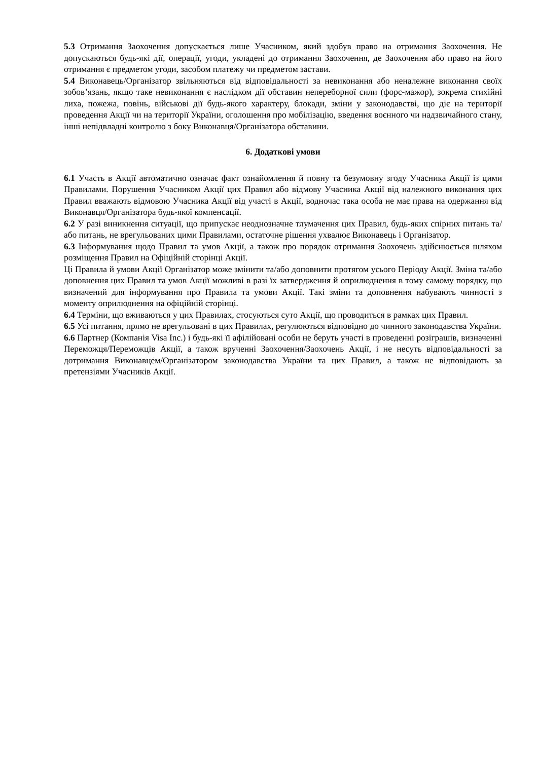5.3 Отримання Заохочення допускається лише Учасником, який здобув право на отримання Заохочення. Не допускаються будь-які дії, операції, угоди, укладені до отримання Заохочення, де Заохочення або право на його отримання є предметом угоди, засобом платежу чи предметом застави.
5.4 Виконавець/Організатор звільняються від відповідальності за невиконання або неналежне виконання своїх зобов’язань, якщо таке невиконання є наслідком дії обставин непереборної сили (форс-мажор), зокрема стихійні лиха, пожежа, повінь, військові дії будь-якого характеру, блокади, зміни у законодавстві, що діє на території проведення Акції чи на території України, оголошення про мобілізацію, введення воєнного чи надзвичайного стану, інші непідвладні контролю з боку Виконавця/Організатора обставини.
6. Додаткові умови
6.1 Участь в Акції автоматично означає факт ознайомлення й повну та безумовну згоду Учасника Акції із цими Правилами. Порушення Учасником Акції цих Правил або відмову Учасника Акції від належного виконання цих Правил вважають відмовою Учасника Акції від участі в Акції, водночас така особа не має права на одержання від Виконавця/Організатора будь-якої компенсації.
6.2 У разі виникнення ситуації, що припускає неоднозначне тлумачення цих Правил, будь-яких спірних питань та/або питань, не врегульованих цими Правилами, остаточне рішення ухвалює Виконавець і Організатор.
6.3 Інформування щодо Правил та умов Акції, а також про порядок отримання Заохочень здійснюється шляхом розміщення Правил на Офіційній сторінці Акції.
Ці Правила й умови Акції Організатор може змінити та/або доповнити протягом усього Періоду Акції. Зміна та/або доповнення цих Правил та умов Акції можливі в разі їх затвердження й оприлюднення в тому самому порядку, що визначений для інформування про Правила та умови Акції. Такі зміни та доповнення набувають чинності з моменту оприлюднення на офіційній сторінці.
6.4 Терміни, що вживаються у цих Правилах, стосуються суто Акції, що проводиться в рамках цих Правил.
6.5 Усі питання, прямо не врегульовані в цих Правилах, регулюються відповідно до чинного законодавства України.
6.6 Партнер (Компанія Visa Inc.) і будь-які її афілійовані особи не беруть участі в проведенні розіграшів, визначенні Переможця/Переможців Акції, а також врученні Заохочення/Заохочень Акції, і не несуть відповідальності за дотримання Виконавцем/Організатором законодавства України та цих Правил, а також не відповідають за претензіями Учасників Акції.